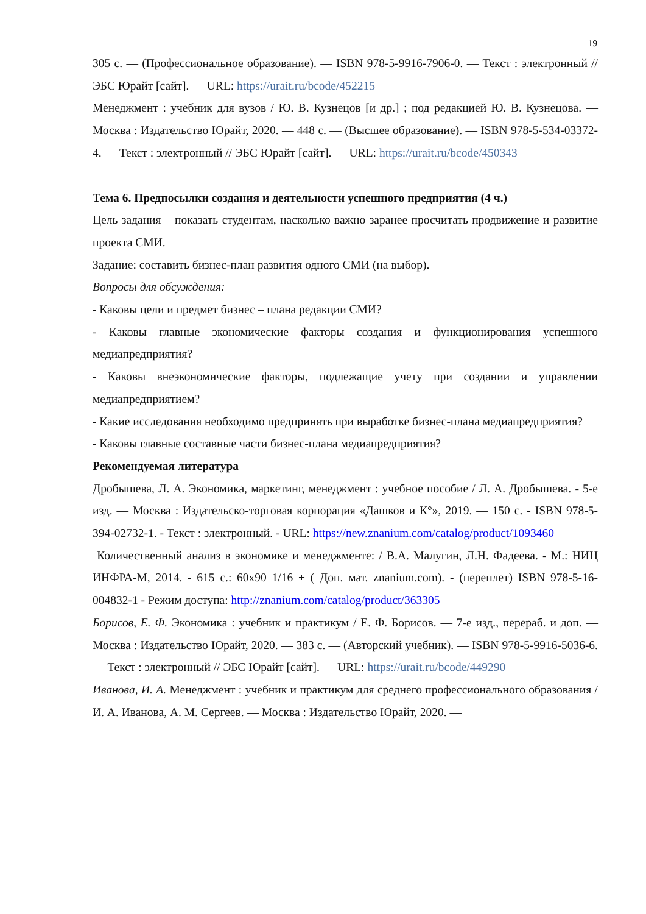19
305 с. — (Профессиональное образование). — ISBN 978-5-9916-7906-0. — Текст : электронный // ЭБС Юрайт [сайт]. — URL: https://urait.ru/bcode/452215
Менеджмент : учебник для вузов / Ю. В. Кузнецов [и др.] ; под редакцией Ю. В. Кузнецова. — Москва : Издательство Юрайт, 2020. — 448 с. — (Высшее образование). — ISBN 978-5-534-03372-4. — Текст : электронный // ЭБС Юрайт [сайт]. — URL: https://urait.ru/bcode/450343
Тема 6. Предпосылки создания и деятельности успешного предприятия (4 ч.)
Цель задания – показать студентам, насколько важно заранее просчитать продвижение и развитие проекта СМИ.
Задание: составить бизнес-план развития одного СМИ (на выбор).
Вопросы для обсуждения:
- Каковы цели и предмет бизнес – плана редакции СМИ?
- Каковы главные экономические факторы создания и функционирования успешного медиапредприятия?
- Каковы внеэкономические факторы, подлежащие учету при создании и управлении медиапредприятием?
- Какие исследования необходимо предпринять при выработке бизнес-плана медиапредприятия?
- Каковы главные составные части бизнес-плана медиапредприятия?
Рекомендуемая литература
Дробышева, Л. А. Экономика, маркетинг, менеджмент : учебное пособие / Л. А. Дробышева. - 5-е изд. — Москва : Издательско-торговая корпорация «Дашков и К°», 2019. — 150 с. - ISBN 978-5-394-02732-1. - Текст : электронный. - URL: https://new.znanium.com/catalog/product/1093460
Количественный анализ в экономике и менеджменте: / В.А. Малугин, Л.Н. Фадеева. - М.: НИЦ ИНФРА-М, 2014. - 615 с.: 60x90 1/16 + ( Доп. мат. znanium.com). - (переплет) ISBN 978-5-16-004832-1 - Режим доступа: http://znanium.com/catalog/product/363305
Борисов, Е. Ф. Экономика : учебник и практикум / Е. Ф. Борисов. — 7-е изд., перераб. и доп. — Москва : Издательство Юрайт, 2020. — 383 с. — (Авторский учебник). — ISBN 978-5-9916-5036-6. — Текст : электронный // ЭБС Юрайт [сайт]. — URL: https://urait.ru/bcode/449290
Иванова, И. А. Менеджмент : учебник и практикум для среднего профессионального образования / И. А. Иванова, А. М. Сергеев. — Москва : Издательство Юрайт, 2020. —